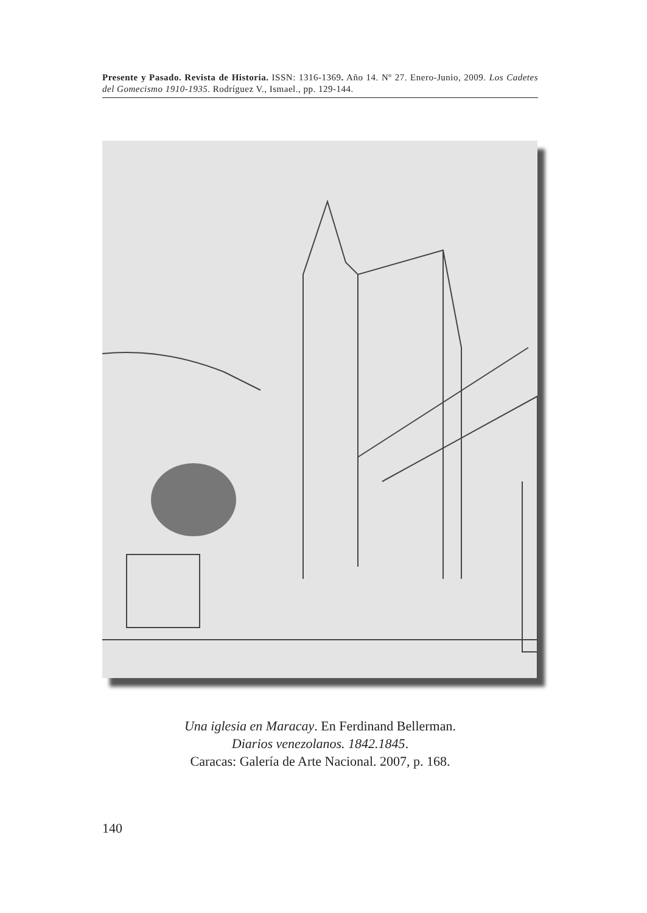Presente y Pasado. Revista de Historia. ISSN: 1316-1369. Año 14. Nº 27. Enero-Junio, 2009. Los Cadetes del Gomecismo 1910-1935. Rodríguez V., Ismael., pp. 129-144.
Una iglesia en Maracay. En Ferdinand Bellerman.
Diarios venezolanos. 1842.1845.
Caracas: Galería de Arte Nacional. 2007, p. 168.
140